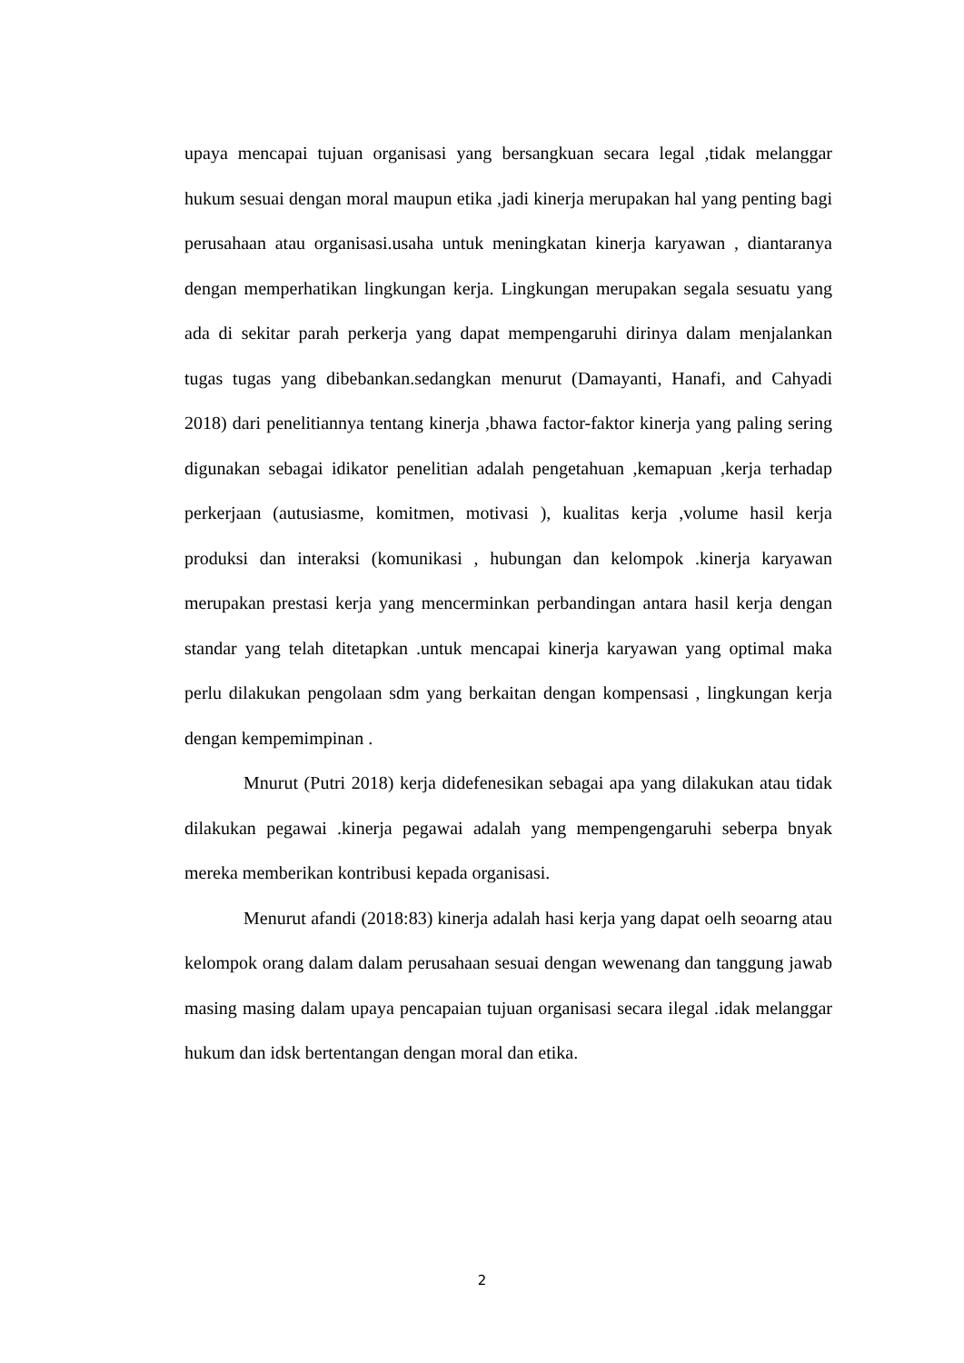upaya mencapai tujuan organisasi yang bersangkuan secara legal ,tidak melanggar hukum sesuai dengan moral maupun etika ,jadi kinerja merupakan hal yang penting bagi perusahaan atau organisasi.usaha untuk meningkatan kinerja karyawan , diantaranya dengan memperhatikan lingkungan kerja. Lingkungan merupakan segala sesuatu yang ada di sekitar parah perkerja yang dapat mempengaruhi dirinya dalam menjalankan tugas tugas yang dibebankan.sedangkan menurut (Damayanti, Hanafi, and Cahyadi 2018) dari penelitiannya tentang kinerja ,bhawa factor-faktor kinerja yang paling sering digunakan sebagai idikator penelitian adalah pengetahuan ,kemapuan ,kerja terhadap perkerjaan (autusiasme, komitmen, motivasi ), kualitas kerja ,volume hasil kerja produksi dan interaksi (komunikasi , hubungan dan kelompok .kinerja karyawan merupakan prestasi kerja yang mencerminkan perbandingan antara hasil kerja dengan standar yang telah ditetapkan .untuk mencapai kinerja karyawan yang optimal maka perlu dilakukan pengolaan sdm yang berkaitan dengan kompensasi , lingkungan kerja dengan kempemimpinan .
Mnurut (Putri 2018) kerja didefenesikan sebagai apa yang dilakukan atau tidak dilakukan pegawai .kinerja pegawai adalah yang mempengengaruhi seberpa bnyak mereka memberikan kontribusi kepada organisasi.
Menurut afandi (2018:83) kinerja adalah hasi kerja yang dapat oelh seoarng atau kelompok orang dalam dalam perusahaan sesuai dengan wewenang dan tanggung jawab masing masing dalam upaya pencapaian tujuan organisasi secara ilegal .idak melanggar hukum dan idsk bertentangan dengan moral dan etika.
2